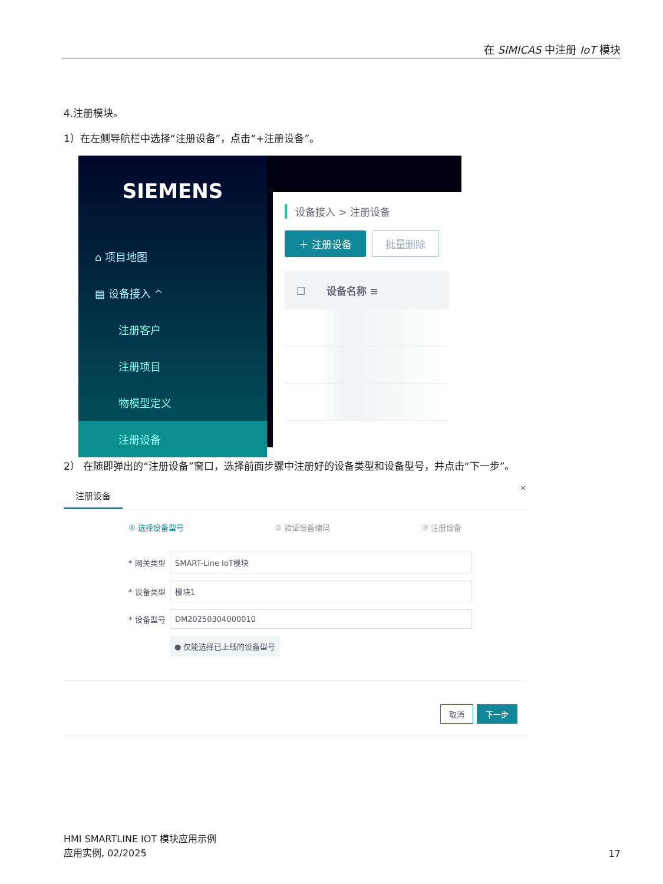在 SIMICAS 中注册 IoT 模块
4.注册模块。
1）在左侧导航栏中选择“注册设备”，点击“+注册设备”。
SIEMENS
⌂ 项目地图
▤ 设备接入 ^
注册客户
注册项目
物模型定义
注册设备
设备接入 > 注册设备
＋ 注册设备 批量删除
☐ 设备名称 ≡
2） 在随即弹出的“注册设备”窗口，选择前面步骤中注册好的设备类型和设备型号，并点击“下一步”。
注册设备 ×
① 选择设备型号 ② 验证设备编码 ③ 注册设备
* 网关类型
SMART-Line IoT模块
* 设备类型
模块1
* 设备型号
DM20250304000010
● 仅能选择已上线的设备型号
取消 下一步
HMI SMARTLINE IOT 模块应用示例
应用实例, 02/2025
17